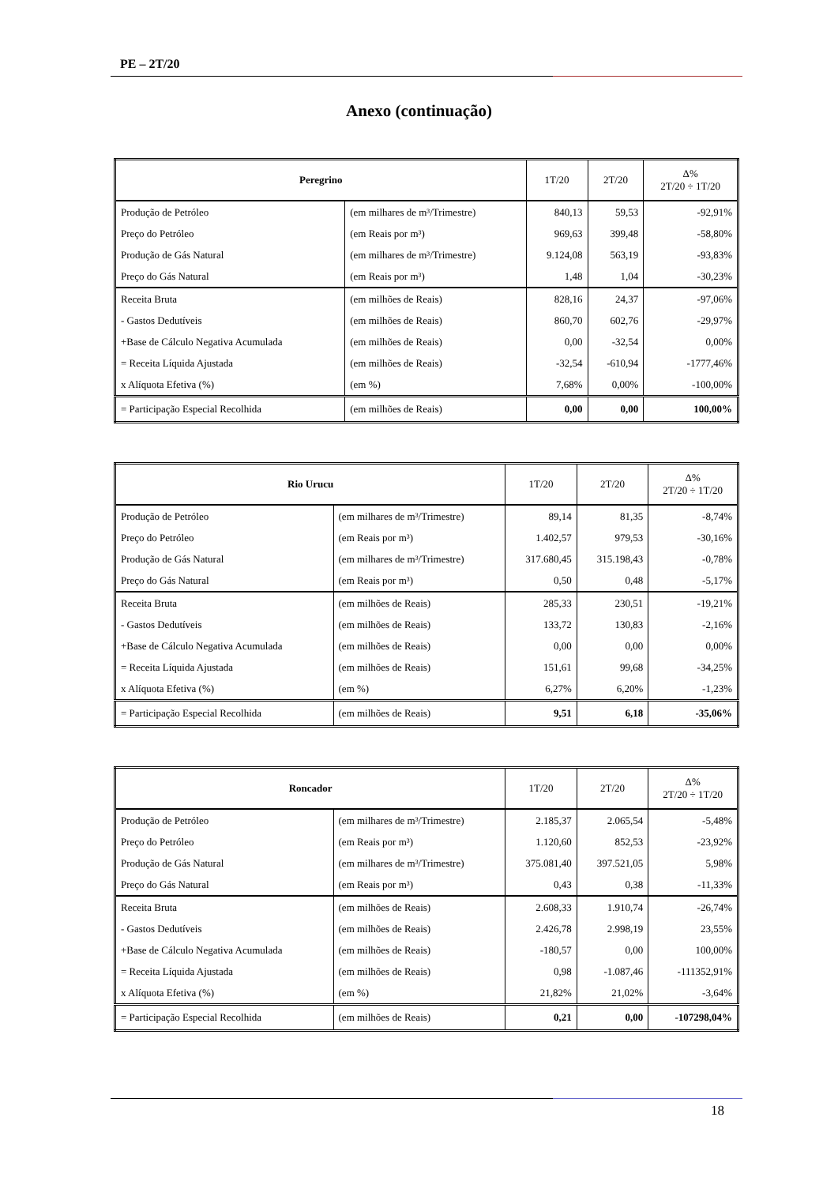PE – 2T/20
Anexo (continuação)
| Peregrino | | 1T/20 | 2T/20 | Δ% 2T/20 ÷ 1T/20 |
| --- | --- | --- | --- | --- |
| Produção de Petróleo | (em milhares de m³/Trimestre) | 840,13 | 59,53 | -92,91% |
| Preço do Petróleo | (em Reais por m³) | 969,63 | 399,48 | -58,80% |
| Produção de Gás Natural | (em milhares de m³/Trimestre) | 9.124,08 | 563,19 | -93,83% |
| Preço do Gás Natural | (em Reais por m³) | 1,48 | 1,04 | -30,23% |
| Receita Bruta | (em milhões de Reais) | 828,16 | 24,37 | -97,06% |
| - Gastos Dedutíveis | (em milhões de Reais) | 860,70 | 602,76 | -29,97% |
| +Base de Cálculo Negativa Acumulada | (em milhões de Reais) | 0,00 | -32,54 | 0,00% |
| = Receita Líquida Ajustada | (em milhões de Reais) | -32,54 | -610,94 | -1777,46% |
| x Alíquota Efetiva (%) | (em %) | 7,68% | 0,00% | -100,00% |
| = Participação Especial Recolhida | (em milhões de Reais) | 0,00 | 0,00 | 100,00% |
| Rio Urucu | | 1T/20 | 2T/20 | Δ% 2T/20 ÷ 1T/20 |
| --- | --- | --- | --- | --- |
| Produção de Petróleo | (em milhares de m³/Trimestre) | 89,14 | 81,35 | -8,74% |
| Preço do Petróleo | (em Reais por m³) | 1.402,57 | 979,53 | -30,16% |
| Produção de Gás Natural | (em milhares de m³/Trimestre) | 317.680,45 | 315.198,43 | -0,78% |
| Preço do Gás Natural | (em Reais por m³) | 0,50 | 0,48 | -5,17% |
| Receita Bruta | (em milhões de Reais) | 285,33 | 230,51 | -19,21% |
| - Gastos Dedutíveis | (em milhões de Reais) | 133,72 | 130,83 | -2,16% |
| +Base de Cálculo Negativa Acumulada | (em milhões de Reais) | 0,00 | 0,00 | 0,00% |
| = Receita Líquida Ajustada | (em milhões de Reais) | 151,61 | 99,68 | -34,25% |
| x Alíquota Efetiva (%) | (em %) | 6,27% | 6,20% | -1,23% |
| = Participação Especial Recolhida | (em milhões de Reais) | 9,51 | 6,18 | -35,06% |
| Roncador | | 1T/20 | 2T/20 | Δ% 2T/20 ÷ 1T/20 |
| --- | --- | --- | --- | --- |
| Produção de Petróleo | (em milhares de m³/Trimestre) | 2.185,37 | 2.065,54 | -5,48% |
| Preço do Petróleo | (em Reais por m³) | 1.120,60 | 852,53 | -23,92% |
| Produção de Gás Natural | (em milhares de m³/Trimestre) | 375.081,40 | 397.521,05 | 5,98% |
| Preço do Gás Natural | (em Reais por m³) | 0,43 | 0,38 | -11,33% |
| Receita Bruta | (em milhões de Reais) | 2.608,33 | 1.910,74 | -26,74% |
| - Gastos Dedutíveis | (em milhões de Reais) | 2.426,78 | 2.998,19 | 23,55% |
| +Base de Cálculo Negativa Acumulada | (em milhões de Reais) | -180,57 | 0,00 | 100,00% |
| = Receita Líquida Ajustada | (em milhões de Reais) | 0,98 | -1.087,46 | -111352,91% |
| x Alíquota Efetiva (%) | (em %) | 21,82% | 21,02% | -3,64% |
| = Participação Especial Recolhida | (em milhões de Reais) | 0,21 | 0,00 | -107298,04% |
18